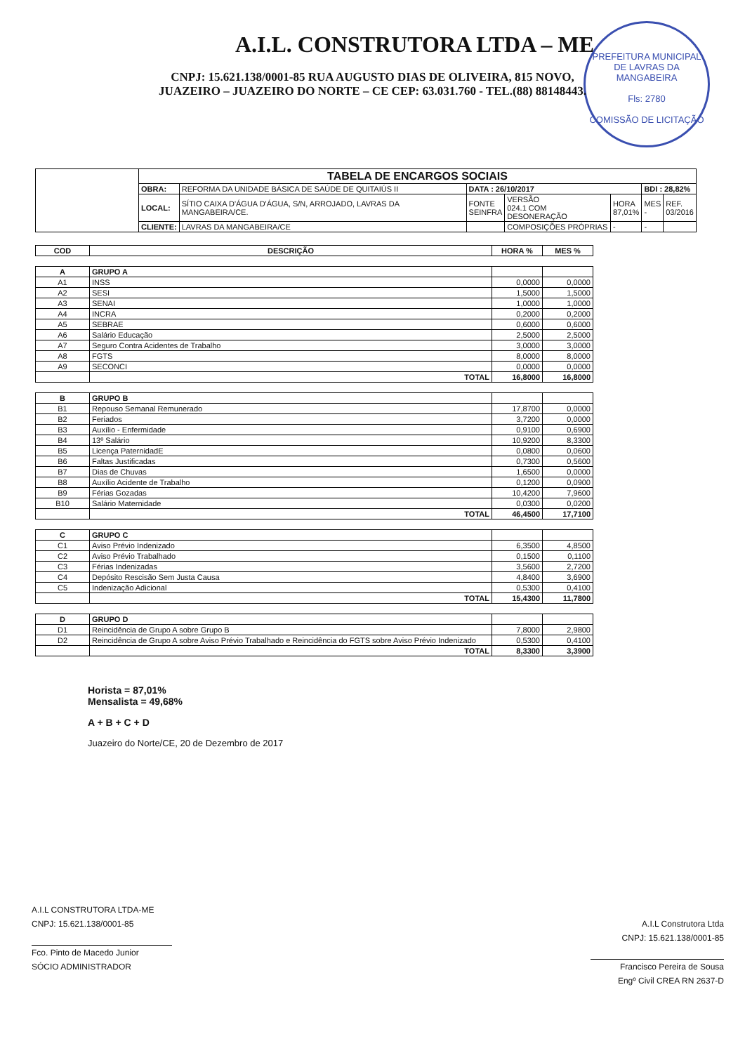A.I.L. CONSTRUTORA LTDA – ME
CNPJ: 15.621.138/0001-85 RUA AUGUSTO DIAS DE OLIVEIRA, 815 NOVO,
JUAZEIRO – JUAZEIRO DO NORTE – CE CEP: 63.031.760 - TEL.(88) 88148443.
PREFEITURA MUNICIPAL DE LAVRAS DA MANGABEIRA
Fls: 2780
COMISSÃO DE LICITAÇÃO
| | TABELA DE ENCARGOS SOCIAIS | | | | | | |
| | OBRA: | REFORMA DA UNIDADE BÁSICA DE SAÚDE DE QUITAIÚS II | DATA : 26/10/2017 | | | BDI : 28,82% | |
| | LOCAL: | SÍTIO CAIXA D'ÁGUA D'ÁGUA, S/N, ARROJADO, LAVRAS DA MANGABEIRA/CE. | FONTE SEINFRA | VERSÃO 024.1 COM DESONERAÇÃO | HORA 87,01% | MES - | REF. 03/2016 |
| | CLIENTE: | LAVRAS DA MANGABEIRA/CE | | COMPOSIÇÕES PRÓPRIAS | - | - | |
| COD | DESCRIÇÃO | HORA % | MES % |
| --- | --- | --- | --- |
| A | GRUPO A | | |
| A1 | INSS | 0,0000 | 0,0000 |
| A2 | SESI | 1,5000 | 1,5000 |
| A3 | SENAI | 1,0000 | 1,0000 |
| A4 | INCRA | 0,2000 | 0,2000 |
| A5 | SEBRAE | 0,6000 | 0,6000 |
| A6 | Salário Educação | 2,5000 | 2,5000 |
| A7 | Seguro Contra Acidentes de Trabalho | 3,0000 | 3,0000 |
| A8 | FGTS | 8,0000 | 8,0000 |
| A9 | SECONCI | 0,0000 | 0,0000 |
| | TOTAL | 16,8000 | 16,8000 |
| B | GRUPO B | | |
| B1 | Repouso Semanal Remunerado | 17,8700 | 0,0000 |
| B2 | Feriados | 3,7200 | 0,0000 |
| B3 | Auxílio - Enfermidade | 0,9100 | 0,6900 |
| B4 | 13º Salário | 10,9200 | 8,3300 |
| B5 | Licença PaternidadE | 0,0800 | 0,0600 |
| B6 | Faltas Justificadas | 0,7300 | 0,5600 |
| B7 | Dias de Chuvas | 1,6500 | 0,0000 |
| B8 | Auxílio Acidente de Trabalho | 0,1200 | 0,0900 |
| B9 | Férias Gozadas | 10,4200 | 7,9600 |
| B10 | Salário Maternidade | 0,0300 | 0,0200 |
| | TOTAL | 46,4500 | 17,7100 |
| C | GRUPO C | | |
| C1 | Aviso Prévio Indenizado | 6,3500 | 4,8500 |
| C2 | Aviso Prévio Trabalhado | 0,1500 | 0,1100 |
| C3 | Férias Indenizadas | 3,5600 | 2,7200 |
| C4 | Depósito Rescisão Sem Justa Causa | 4,8400 | 3,6900 |
| C5 | Indenização Adicional | 0,5300 | 0,4100 |
| | TOTAL | 15,4300 | 11,7800 |
| D | GRUPO D | | |
| D1 | Reincidência de Grupo A sobre Grupo B | 7,8000 | 2,9800 |
| D2 | Reincidência de Grupo A sobre Aviso Prévio Trabalhado e Reincidência do FGTS sobre Aviso Prévio Indenizado | 0,5300 | 0,4100 |
| | TOTAL | 8,3300 | 3,3900 |
Horista = 87,01%
Mensalista = 49,68%
A + B + C + D
Juazeiro do Norte/CE, 20 de Dezembro de 2017
A.I.L CONSTRUTORA LTDA-ME
CNPJ: 15.621.138/0001-85
Fco. Pinto de Macedo Junior
SÓCIO ADMINISTRADOR
A.I.L Construtora Ltda
CNPJ: 15.621.138/0001-85
Francisco Pereira de Sousa
Engº Civil CREA RN 2637-D